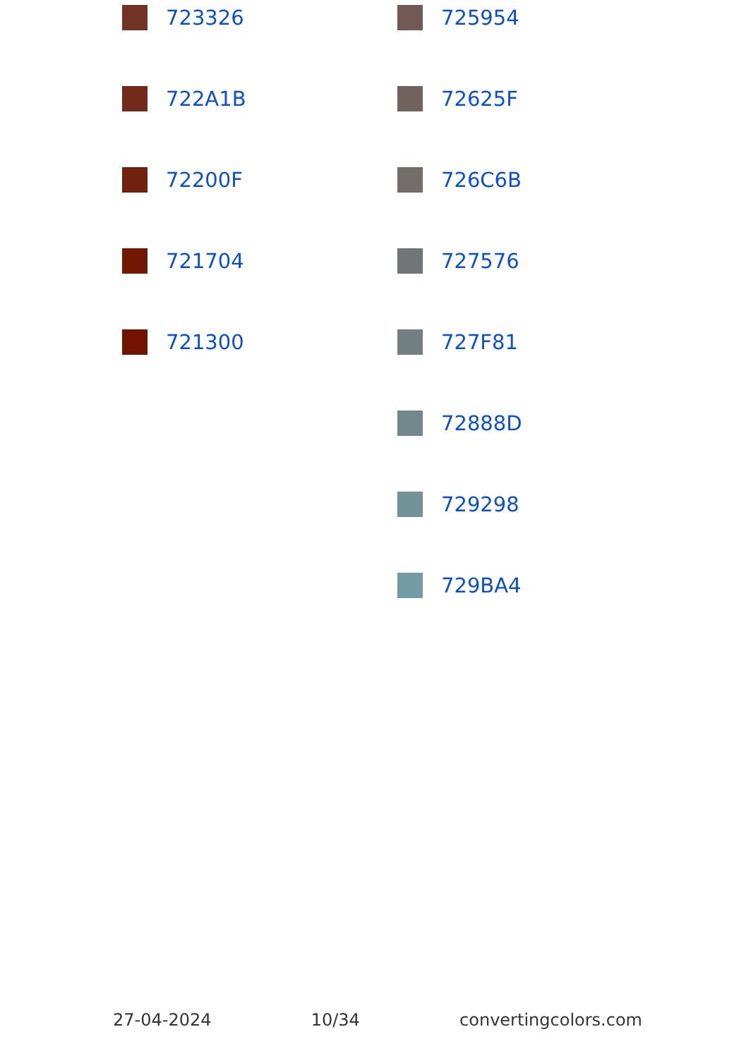723326
722A1B
72200F
721704
721300
725954
72625F
726C6B
727576
727F81
72888D
729298
729BA4
27-04-2024 10/34 convertingcolors.com